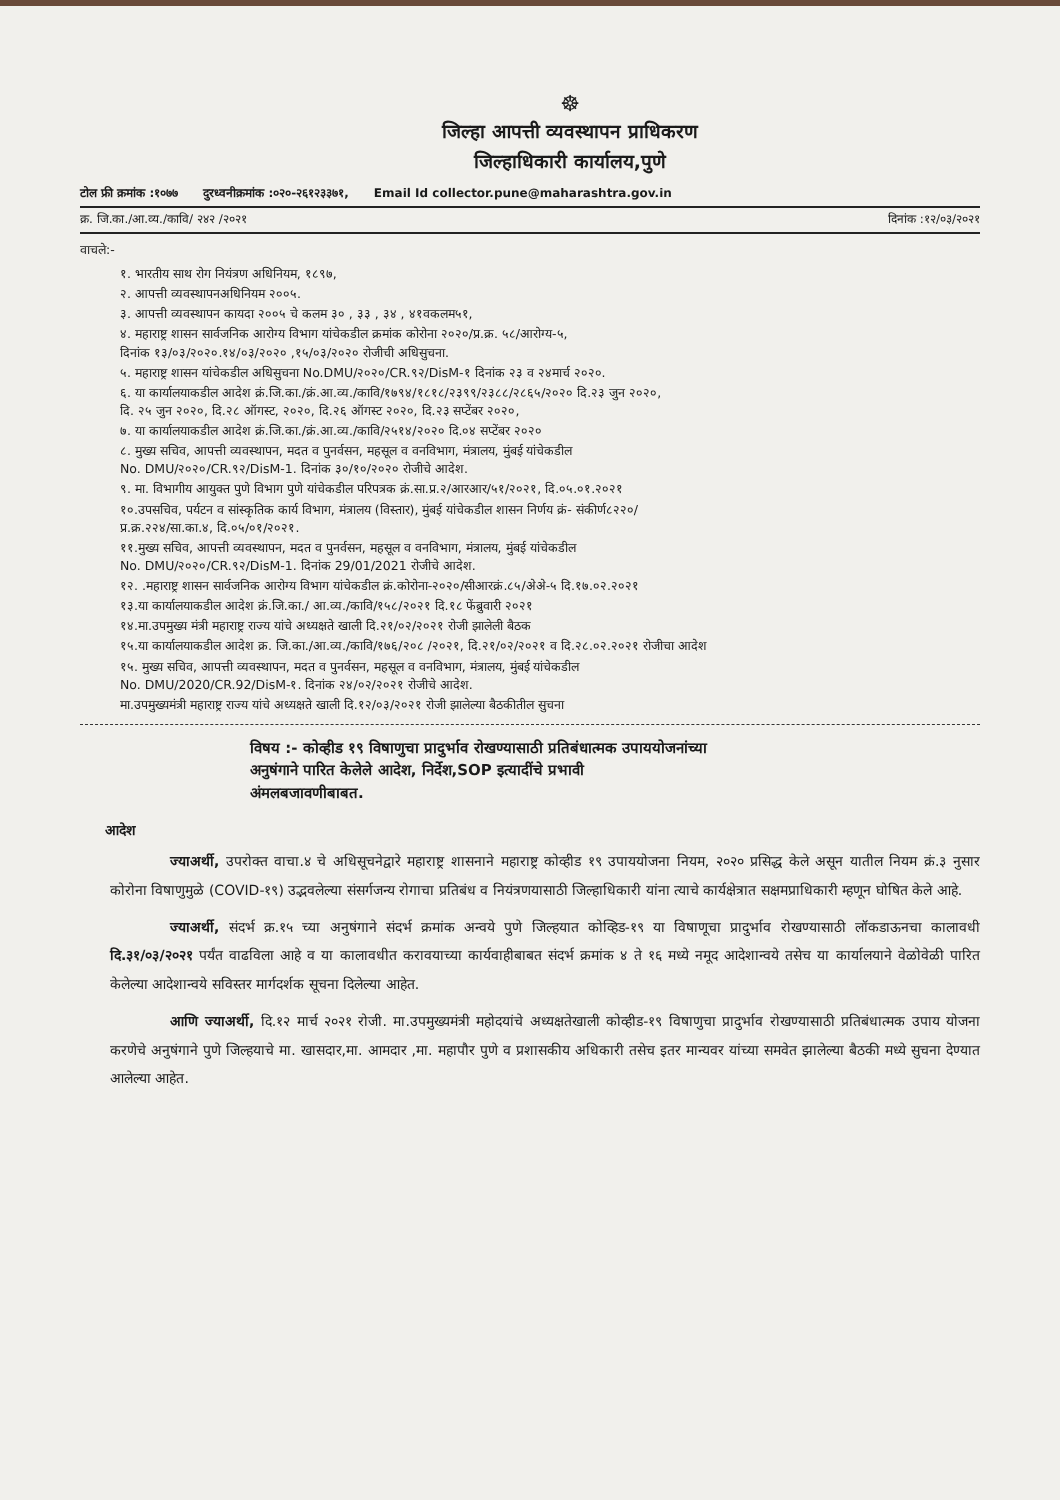☸
जिल्हा आपत्ती व्यवस्थापन प्राधिकरण
जिल्हाधिकारी कार्यालय,पुणे
टोल फ्री क्रमांक :१०७७ दुरध्वनीक्रमांक :०२०-२६१२३३७१, Email Id collector.pune@maharashtra.gov.in
क्र. जि.का./आ.व्य./कावि/ २४२ /२०२१ दिनांक :१२/०३/२०२१
वाचले:-
१. भारतीय साथ रोग नियंत्रण अधिनियम, १८९७,
२. आपत्ती व्यवस्थापनअधिनियम २००५.
३. आपत्ती व्यवस्थापन कायदा २००५ चे कलम ३० , ३३ , ३४ , ४१वकलम५१,
४. महाराष्ट्र शासन सार्वजनिक आरोग्य विभाग यांचेकडील क्रमांक कोरोना २०२०/प्र.क्र. ५८/आरोग्य-५,
दिनांक १३/०३/२०२०.१४/०३/२०२० ,१५/०३/२०२० रोजीची अधिसुचना.
५. महाराष्ट्र शासन यांचेकडील अधिसुचना No.DMU/२०२०/CR.९२/DisM-१ दिनांक २३ व २४मार्च २०२०.
६. या कार्यालयाकडील आदेश क्रं.जि.का./क्रं.आ.व्य./कावि/१७९४/१८१८/२३९९/२३८८/२८६५/२०२० दि.२३ जुन २०२०,
दि. २५ जुन २०२०, दि.२८ ऑगस्ट, २०२०, दि.२६ ऑगस्ट २०२०, दि.२३ सप्टेंबर २०२०,
७. या कार्यालयाकडील आदेश क्रं.जि.का./क्रं.आ.व्य./कावि/२५१४/२०२० दि.०४ सप्टेंबर २०२०
८. मुख्य सचिव, आपत्ती व्यवस्थापन, मदत व पुनर्वसन, महसूल व वनविभाग, मंत्रालय, मुंबई यांचेकडील
No. DMU/२०२०/CR.९२/DisM-1. दिनांक ३०/१०/२०२० रोजीचे आदेश.
९. मा. विभागीय आयुक्त पुणे विभाग पुणे यांचेकडील परिपत्रक क्रं.सा.प्र.२/आरआर/५१/२०२१, दि.०५.०१.२०२१
१०.उपसचिव, पर्यटन व सांस्कृतिक कार्य विभाग, मंत्रालय (विस्तार), मुंबई यांचेकडील शासन निर्णय क्रं- संकीर्ण८२२०/
प्र.क्र.२२४/सा.का.४, दि.०५/०१/२०२१.
११.मुख्य सचिव, आपत्ती व्यवस्थापन, मदत व पुनर्वसन, महसूल व वनविभाग, मंत्रालय, मुंबई यांचेकडील
No. DMU/२०२०/CR.९२/DisM-1. दिनांक 29/01/2021 रोजीचे आदेश.
१२. .महाराष्ट्र शासन सार्वजनिक आरोग्य विभाग यांचेकडील क्रं.कोरोना-२०२०/सीआरक्रं.८५/अेअे-५ दि.१७.०२.२०२१
१३.या कार्यालयाकडील आदेश क्रं.जि.का./ आ.व्य./कावि/१५८/२०२१ दि.१८ फेंब्रुवारी २०२१
१४.मा.उपमुख्य मंत्री महाराष्ट्र राज्य यांचे अध्यक्षते खाली दि.२१/०२/२०२१ रोजी झालेली बैठक
१५.या कार्यालयाकडील आदेश क्र. जि.का./आ.व्य./कावि/१७६/२०८ /२०२१, दि.२१/०२/२०२१ व दि.२८.०२.२०२१ रोजीचा आदेश
१५. मुख्य सचिव, आपत्ती व्यवस्थापन, मदत व पुनर्वसन, महसूल व वनविभाग, मंत्रालय, मुंबई यांचेकडील
No. DMU/2020/CR.92/DisM-१. दिनांक २४/०२/२०२१ रोजीचे आदेश.
मा.उपमुख्यमंत्री महाराष्ट्र राज्य यांचे अध्यक्षते खाली दि.१२/०३/२०२१ रोजी झालेल्या बैठकीतील सुचना
विषय :- कोव्हीड १९ विषाणुचा प्रादुर्भाव रोखण्यासाठी प्रतिबंधात्मक उपाययोजनांच्या
अनुषंगाने पारित केलेले आदेश, निर्देश,SOP इत्यादींचे प्रभावी
अंमलबजावणीबाबत.
आदेश
ज्याअर्थी, उपरोक्त वाचा.४ चे अधिसूचनेद्वारे महाराष्ट्र शासनाने महाराष्ट्र कोव्हीड १९ उपाययोजना नियम, २०२० प्रसिद्ध केले असून यातील नियम क्रं.३ नुसार कोरोना विषाणुमुळे (COVID-१९) उद्भवलेल्या संसर्गजन्य रोगाचा प्रतिबंध व नियंत्रणयासाठी जिल्हाधिकारी यांना त्याचे कार्यक्षेत्रात सक्षमप्राधिकारी म्हणून घोषित केले आहे.
ज्याअर्थी, संदर्भ क्र.१५ च्या अनुषंगाने संदर्भ क्रमांक अन्वये पुणे जिल्हयात कोव्हिड-१९ या विषाणूचा प्रादुर्भाव रोखण्यासाठी लॉकडाऊनचा कालावधी दि.३१/०३/२०२१ पर्यंत वाढविला आहे व या कालावधीत करावयाच्या कार्यवाहीबाबत संदर्भ क्रमांक ४ ते १६ मध्ये नमूद आदेशान्वये तसेच या कार्यालयाने वेळोवेळी पारित केलेल्या आदेशान्वये सविस्तर मार्गदर्शक सूचना दिलेल्या आहेत.
आणि ज्याअर्थी, दि.१२ मार्च २०२१ रोजी. मा.उपमुख्यमंत्री महोदयांचे अध्यक्षतेखाली कोव्हीड-१९ विषाणुचा प्रादुर्भाव रोखण्यासाठी प्रतिबंधात्मक उपाय योजना करणेचे अनुषंगाने पुणे जिल्हयाचे मा. खासदार,मा. आमदार ,मा. महापौर पुणे व प्रशासकीय अधिकारी तसेच इतर मान्यवर यांच्या समवेत झालेल्या बैठकी मध्ये सुचना देण्यात आलेल्या आहेत.